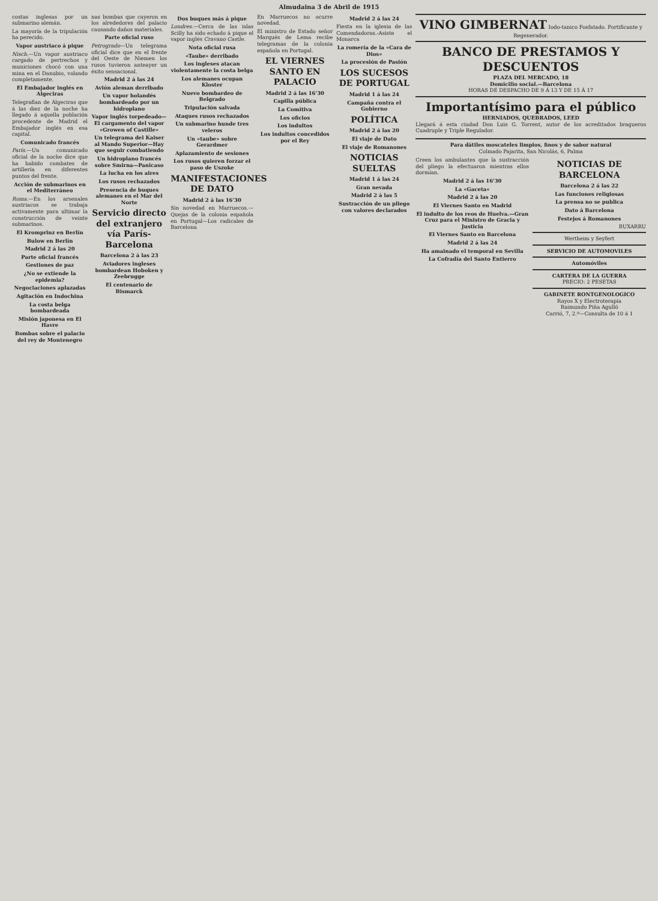Almudaina 3 de Abril de 1915
costas inglesas por un submarino alemán.
La mayoría de la tripulación ha perecido.
Vapor austriaco á pique
Nisch.—Un vapor austriaco cargado de pertrechos y municiones chocó con una mina en el Danubio, volando completamente.
El Embajador inglés en Algeciras
Telegrafian de Algeciras que á las diez de la noche ha llegado á aquella población procedente de Madrid el Embajador inglés en esa capital.
Comunicado francés
París.—Un comunicado oficial de la noche dice que ha habido combates de artillería en diferentes puntos del frente.
Acción de submarinos en el Mediterráneo
Roma.—En los arsenales austriacos se trabaja activamente para ultimar la construcción de veinte submarinos.
El Kromprinz en Berlín
Bulow en Berlín
Madrid 2 á las 20
Parte oficial francés
Gestiones de paz
¿No se extiende la epidemia?
Negociaciones aplazadas
Agitación en Indochina
La costa belga bombardeada
Misión japonesa en El Havre
Bombas sobre el palacio del rey de Montenegro
nas bombas que cayeron en los alrededores del palacio causando daños materiales.
Parte oficial ruso
Petrogrado—Un telegrama oficial dice que en el frente del Oeste de Niemen los rusos tuvieron anteayer un éxito sensacional.
Madrid 2 á las 24
Avión aleman derribado
Un vapor holandés bombardeado por un hidroplano
Vapor inglés torpedeado—El cargamento del vapor «Growen of Castille»
Un telegrama del Kaiser al Mando Superior—Hay que seguir combatiendo
Un hidroplano francés sobre Smirna—Panicaso
La lucha en los aires
Los rusos rechazados
Presencia de buques alemanes en el Mar del Norte
Servicio directo del extranjero vía París-Barcelona
Barcelona 2 á las 23
Aviadores ingleses bombardean Hoboken y Zeebrugge
El centenario de Bismarck
Dos buques más á pique
Londres.—Cerca de las islas Scilly ha sido echado á pique el vapor inglés Cravano Castle.
Nota oficial rusa
«Taube» derribado
Los ingleses atacan violentamente la costa belga
Los alemanes ocupan Kloster
Nuevo bombardeo de Belgrado
Tripulación salvada
Ataques rusos rechazados
Un submarino hunde tres veleros
Un «taube» sobre Gerardmer
Aplazamiento de sesiones
Los rusos quieren forzar el paso de Uszoke
MANIFESTACIONES DE DATO
Madrid 2 á las 16'30
Sin novedad en Marruecos.—Quejas de la colonia española en Portugal—Los radicales de Barcelona
En Marruecos no ocurre novedad.
El ministro de Estado señor Marqués de Lema recibe telegramas de la colonia española en Portugal.
EL VIERNES SANTO EN PALACIO
Madrid 2 á las 16'30
Capilla pública
La Comitiva
Los oficios
Los indultos
Los indultos concedidos por el Rey
Madrid 2 á las 24
Fiesta en la iglesia de las Comendadoras.-Asiste el Monarca
La romería de la «Cara de Dios»
La procesión de Pasión
LOS SUCESOS DE PORTUGAL
Madrid 1 á las 24
Campaña contra el Gobierno
POLÍTICA
Madrid 2 á las 20
El viaje de Dato
El viaje de Romanones
NOTICIAS SUELTAS
Madrid 1 á las 24
Gran nevada
Madrid 2 á las 5
Sustracción de un pliego con valores declarados
VINO GIMBERNAT Iodo-tanico Fosfatado. Fortificante y Regenerador.
BANCO DE PRESTAMOS Y DESCUENTOS
PLAZA DEL MERCADO, 18
Domicilio social.—Barcelona
HORAS DE DESPACHO DE 9 Á 13 Y DE 15 Á 17
Importantísimo para el público
HERNIADOS, QUEBRADOS, LEED
Llegará á esta ciudad Don Luis G. Torrent, autor de los acreditados bragueros Cuadruple y Triple Regulador.
Para dátiles moscateles limpios, finos y de sabor natural
Colmado Pajarita, San Nicolás, 6, Palma
Creen los ambulantes que la sustracción del pliego la efectuaron mientras ellos dormían.
Madrid 2 á las 16'30
La «Gaceta»
Madrid 2 á las 20
El Viernes Santo en Madrid
El indulto de los reos de Huelva.—Gran Cruz para el Ministro de Gracia y Justicia
El Viernes Santo en Barcelona
Madrid 2 á las 24
Ha amainado el temporal en Sevilla
La Cofradía del Santo Entierro
NOTICIAS DE BARCELONA
Barcelona 2 á las 22
Las funciones religiosas
La prensa no se publica
Dato á Barcelona
Festejos á Romanones
BUXARRU
Wertheim y Seyfert
SERVICIO DE AUTOMOVILES
Automóviles
CARTERA DE LA GUERRA
PRECIO: 2 PESETAS
GABINETE RONTGENOLOGICO
Rayos X y Electroterapia
Raimundo Piña Agulló
Carrió, 7, 2.º—Consulta de 10 á 1